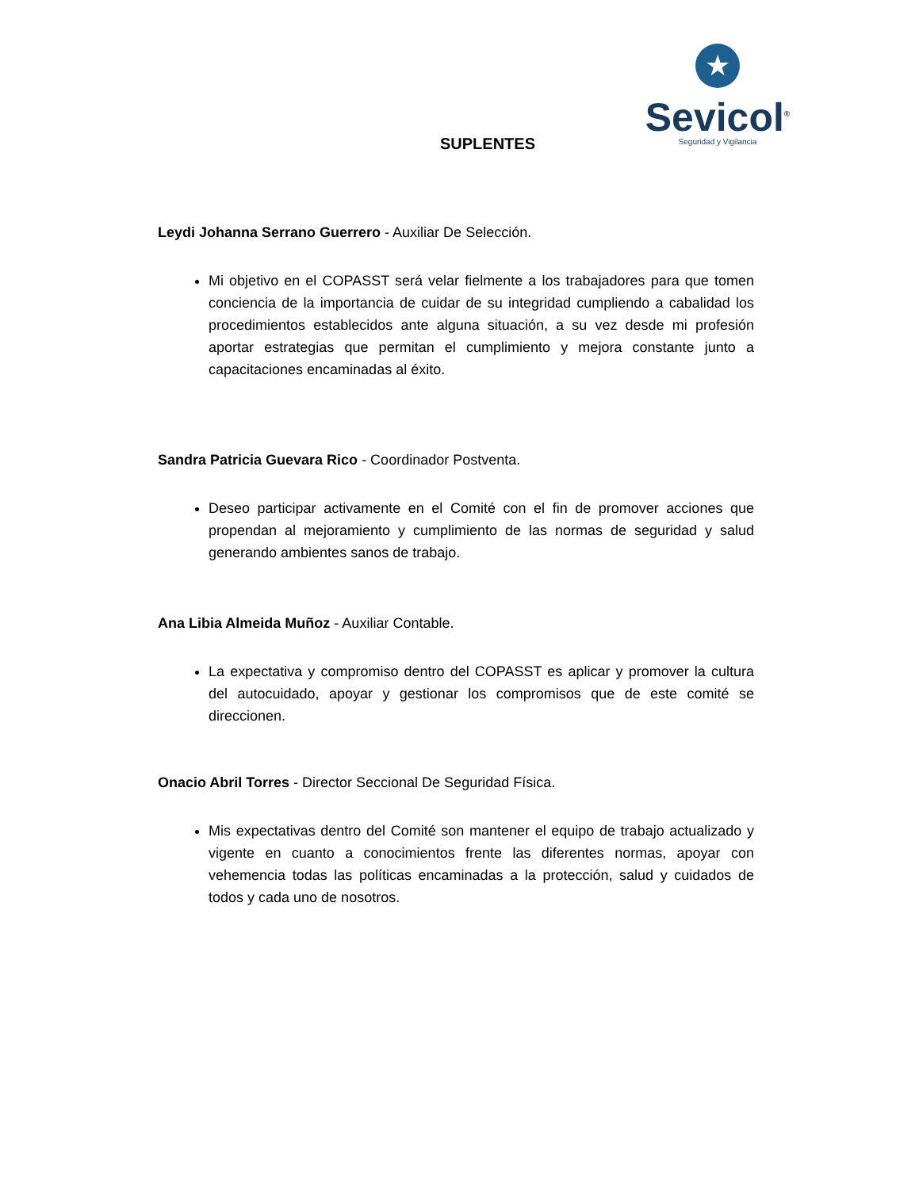★
Sevicol<sup>®</sup>
Seguridad y Vigilancia
SUPLENTES
Leydi Johanna Serrano Guerrero - Auxiliar De Selección.
Mi objetivo en el COPASST será velar fielmente a los trabajadores para que tomen conciencia de la importancia de cuidar de su integridad cumpliendo a cabalidad los procedimientos establecidos ante alguna situación, a su vez desde mi profesión aportar estrategias que permitan el cumplimiento y mejora constante junto a capacitaciones encaminadas al éxito.
Sandra Patricia Guevara Rico - Coordinador Postventa.
Deseo participar activamente en el Comité con el fin de promover acciones que propendan al mejoramiento y cumplimiento de las normas de seguridad y salud generando ambientes sanos de trabajo.
Ana Libia Almeida Muñoz - Auxiliar Contable.
La expectativa y compromiso dentro del COPASST es aplicar y promover la cultura del autocuidado, apoyar y gestionar los compromisos que de este comité se direccionen.
Onacio Abril Torres - Director Seccional De Seguridad Física.
Mis expectativas dentro del Comité son mantener el equipo de trabajo actualizado y vigente en cuanto a conocimientos frente las diferentes normas, apoyar con vehemencia todas las políticas encaminadas a la protección, salud y cuidados de todos y cada uno de nosotros.